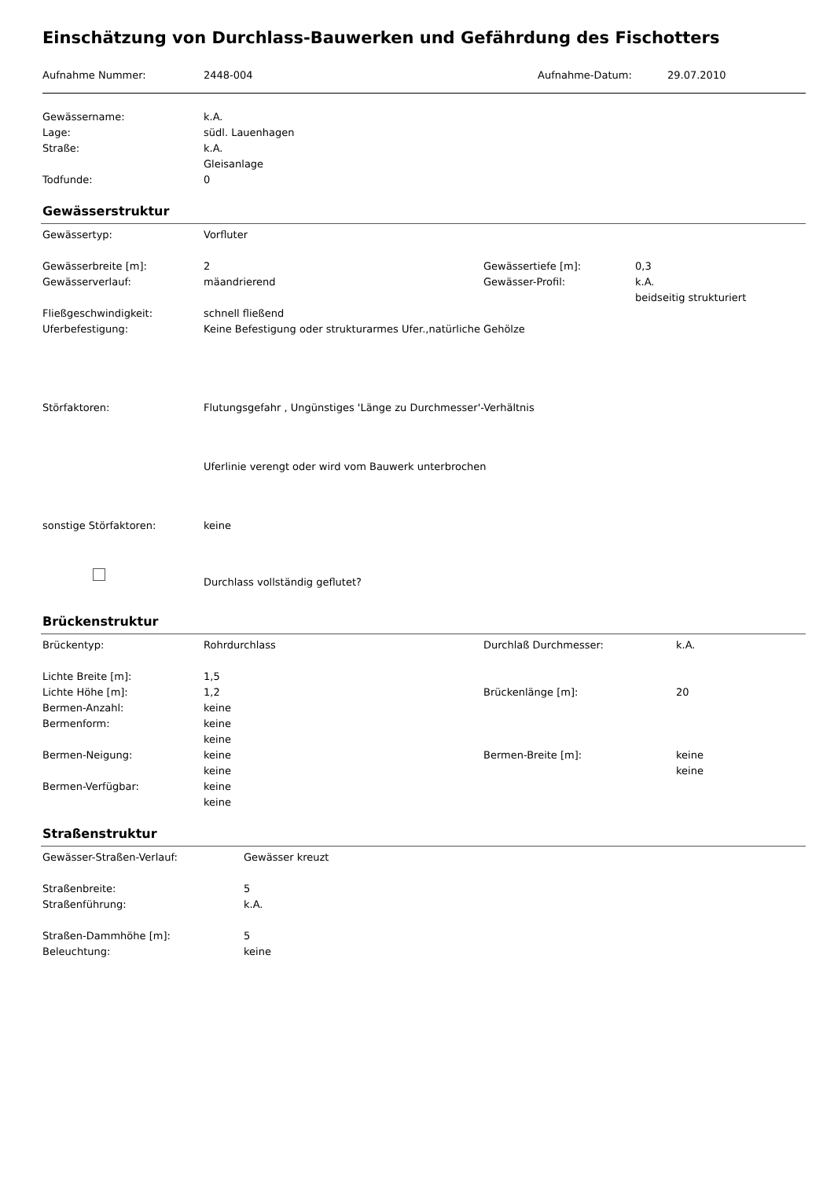Einschätzung von Durchlass-Bauwerken und Gefährdung des Fischotters
| Aufnahme Nummer: | 2448-004 | Aufnahme-Datum: | 29.07.2010 |
| Gewässername: | k.A. |
| Lage: | südl. Lauenhagen |
| Straße: | k.A. |
| | Gleisanlage |
| Todfunde: | 0 |
Gewässerstruktur
| Gewässertyp: | Vorfluter | | |
| Gewässerbreite [m]: | 2 | Gewässertiefe [m]: | 0,3 |
| Gewässerverlauf: | mäandrierend | Gewässer-Profil: | k.A. |
| | | | beidseitig strukturiert |
| Fließgeschwindigkeit: | schnell fließend | | |
| Uferbefestigung: | Keine Befestigung oder strukturarmes Ufer.,natürliche Gehölze | | |
| Störfaktoren: | Flutungsgefahr , Ungünstiges 'Länge zu Durchmesser'-Verhältnis | | |
| | Uferlinie verengt oder wird vom Bauwerk unterbrochen | | |
| sonstige Störfaktoren: | keine | | |
| | Durchlass vollständig geflutet? | | |
Brückenstruktur
| Brückentyp: | Rohrdurchlass | Durchlaß Durchmesser: | k.A. |
| Lichte Breite [m]: | 1,5 | | |
| Lichte Höhe [m]: | 1,2 | Brückenlänge [m]: | 20 |
| Bermen-Anzahl: | keine | | |
| Bermenform: | keine | | |
| | keine | | |
| Bermen-Neigung: | keine | Bermen-Breite [m]: | keine |
| | keine | | keine |
| Bermen-Verfügbar: | keine | | |
| | keine | | |
Straßenstruktur
| Gewässer-Straßen-Verlauf: | Gewässer kreuzt |
| Straßenbreite: | 5 |
| Straßenführung: | k.A. |
| Straßen-Dammhöhe [m]: | 5 |
| Beleuchtung: | keine |